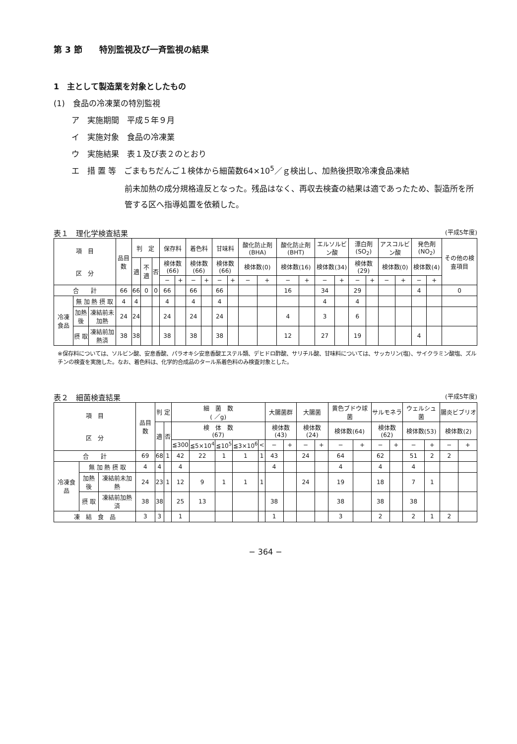第 3 節　　特別監視及び一斉監視の結果
1　主として製造業を対象としたもの
(1)　食品の冷凍業の特別監視
ア　実施期間　平成５年９月
イ　実施対象　食品の冷凍業
ウ　実施結果　表１及び表２のとおり
エ　措 置 等　ごまもちだんご１検体から細菌数64×10<sup>5</sup>／ｇ検出し、加熱後摂取冷凍食品凍結
前未加熱の成分規格違反となった。残品はなく、再収去検査の結果は適であったため、製造所を所管する区へ指導処置を依頼した。
表１　理化学検査結果 (平成5年度)
| 項 目 区 分 | | | 品目数 | 判 定 | | | 保存料 | | 着色料 | | 甘味料 | | 酸化防止剤(BHA) | | 酸化防止剤(BHT) | | エルソルビン酸 | | 漂白剤(SO<sub>2</sub>) | | アスコルビン酸 | | 発色剤(NO<sub>2</sub>) | | その他の検査項目 |
| --- | --- | --- | --- | --- | --- | --- | --- | --- | --- | --- | --- | --- | --- | --- | --- | --- | --- | --- | --- | --- | --- | --- | --- | --- | --- |
| | | | | 適 | 不適 | 否 | 検体数(66) | | 検体数(66) | | 検体数(66) | | 検体数(0) | | 検体数(16) | | 検体数(34) | | 検体数(29) | | 検体数(0) | | 検体数(4) | | |
| | | | | | | | − | + | − | + | − | + | − | + | − | + | − | + | − | + | − | + | − | + | |
| 合 計 | | | 66 | 66 | 0 | 0 | 66 | | 66 | | 66 | | | | 16 | | 34 | | 29 | | | | 4 | | 0 |
| 冷凍食品 | 無 加 熱 摂 取 | | 4 | 4 | | | 4 | | 4 | | 4 | | | | | | 4 | | 4 | | | | | | |
| | 加熱後 | 凍結前未加熱 | 24 | 24 | | | 24 | | 24 | | 24 | | | | 4 | | 3 | | 6 | | | | | | |
| | 摂 取 | 凍結前加熱済 | 38 | 38 | | | 38 | | 38 | | 38 | | | | 12 | | 27 | | 19 | | | | 4 | | |
※保存料については、ソルビン酸、安息香酸、パラオキシ安息香酸エステル類、デヒドロ酢酸、サリチル酸、甘味料については、サッカリン(塩)、サイクラミン酸塩、ズルチンの検査を実施した。なお、着色料は、化学的合成品のタール系着色料のみ検査対象とした。
表２　細菌検査結果 (平成5年度)
| 項 目 区 分 | | | 品目数 | 判 定 | | 細 菌 数 ( ／g) | | | | | 大腸菌群 | | 大腸菌 | | 黄色ブドウ球菌 | | サルモネラ | | ウェルシュ菌 | | 腸炎ビブリオ | |
| --- | --- | --- | --- | --- | --- | --- | --- | --- | --- | --- | --- | --- | --- | --- | --- | --- | --- | --- | --- | --- | --- | --- |
| | | | | 適 | 否 | 検 体 数 (67) | | | | | 検体数(43) | | 検体数(24) | | 検体数(64) | | 検体数(62) | | 検体数(53) | | 検体数(2) | |
| | | | | | | ≦300 | ≦5×10<sup>4</sup> | ≦10<sup>5</sup> | ≦3×10<sup>6</sup> | < | − | + | − | + | − | + | − | + | − | + | − | + |
| 合 計 | | | 69 | 68 | 1 | 42 | 22 | 1 | 1 | 1 | 43 | | 24 | | 64 | | 62 | | 51 | 2 | 2 | |
| 冷凍食品 | 無 加 熱 摂 取 | | 4 | 4 | | 4 | | | | | 4 | | | | 4 | | 4 | | 4 | | | |
| | 加熱後 | 凍結前未加熱 | 24 | 23 | 1 | 12 | 9 | 1 | 1 | 1 | | | 24 | | 19 | | 18 | | 7 | 1 | | |
| | 摂 取 | 凍結前加熱済 | 38 | 38 | | 25 | 13 | | | | 38 | | | | 38 | | 38 | | 38 | | | |
| 凍 結 食 品 | | | 3 | 3 | | 1 | | | | | 1 | | | | 3 | | 2 | | 2 | 1 | 2 | |
− 364 −